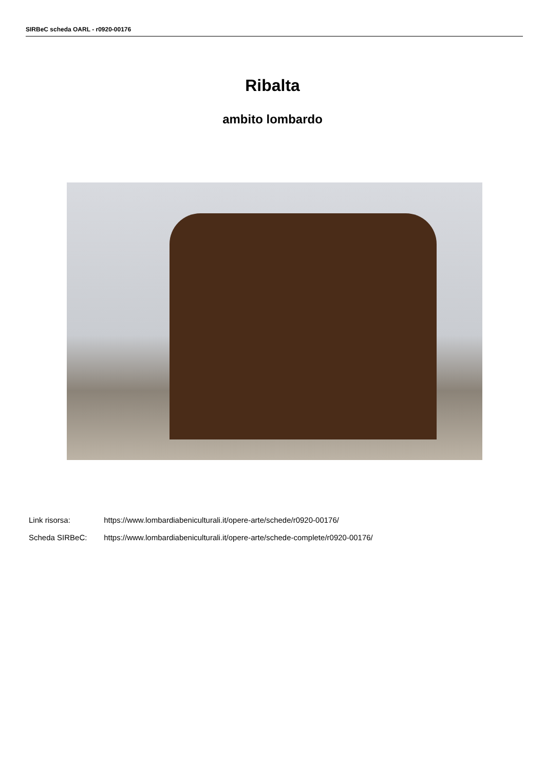SIRBeC scheda OARL - r0920-00176
Ribalta
ambito lombardo
Link risorsa: https://www.lombardiabeniculturali.it/opere-arte/schede/r0920-00176/
Scheda SIRBeC: https://www.lombardiabeniculturali.it/opere-arte/schede-complete/r0920-00176/